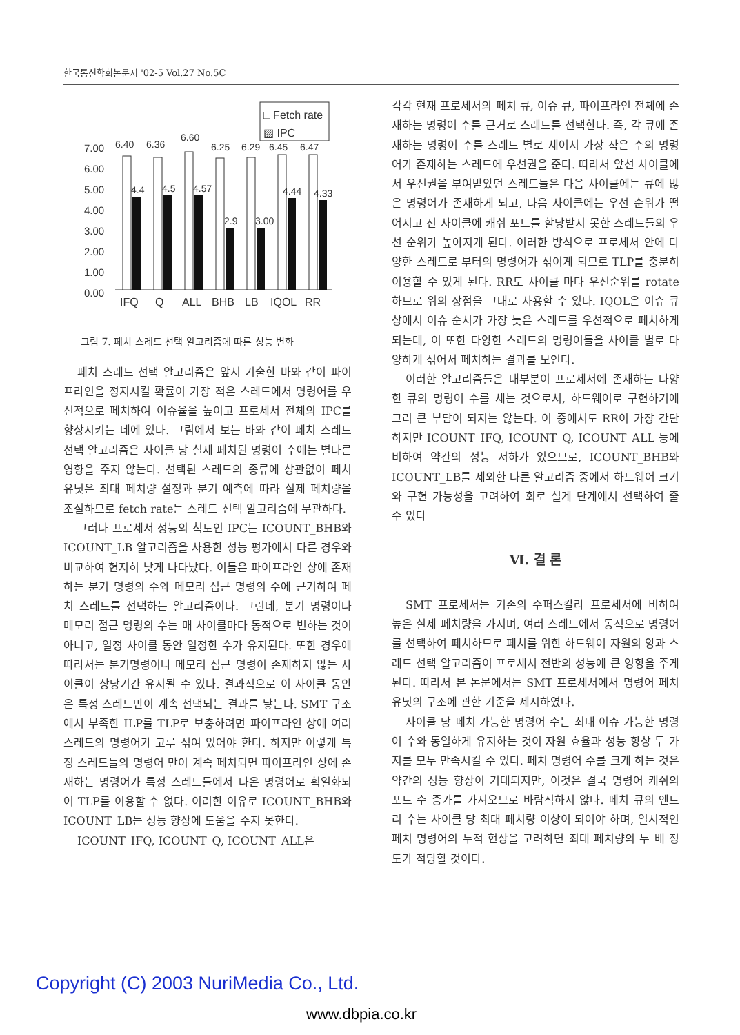한국통신학회논문지 '02-5 Vol.27 No.5C
□ Fetch rate
▨ IPC
7.00
6.00
5.00
4.00
3.00
2.00
1.00
0.00
6.40
6.36
6.60
6.25
6.29
6.45
6.47
4.4
4.5
4.57
2.9
3.00
4.44
4.33
IFQ
Q
ALL
BHB
LB
IQOL
RR
그림 7. 페치 스레드 선택 알고리즘에 따른 성능 변화
페치 스레드 선택 알고리즘은 앞서 기술한 바와 같이 파이프라인을 정지시킬 확률이 가장 적은 스레드에서 명령어를 우선적으로 페치하여 이슈율을 높이고 프로세서 전체의 IPC를 향상시키는 데에 있다. 그림에서 보는 바와 같이 페치 스레드 선택 알고리즘은 사이클 당 실제 페치된 명령어 수에는 별다른 영향을 주지 않는다. 선택된 스레드의 종류에 상관없이 페치 유닛은 최대 페치량 설정과 분기 예측에 따라 실제 페치량을 조절하므로 fetch rate는 스레드 선택 알고리즘에 무관하다.
그러나 프로세서 성능의 척도인 IPC는 ICOUNT_BHB와 ICOUNT_LB 알고리즘을 사용한 성능 평가에서 다른 경우와 비교하여 현저히 낮게 나타났다. 이들은 파이프라인 상에 존재하는 분기 명령의 수와 메모리 접근 명령의 수에 근거하여 페치 스레드를 선택하는 알고리즘이다. 그런데, 분기 명령이나 메모리 접근 명령의 수는 매 사이클마다 동적으로 변하는 것이 아니고, 일정 사이클 동안 일정한 수가 유지된다. 또한 경우에 따라서는 분기명령이나 메모리 접근 명령이 존재하지 않는 사이클이 상당기간 유지될 수 있다. 결과적으로 이 사이클 동안은 특정 스레드만이 계속 선택되는 결과를 낳는다. SMT 구조에서 부족한 ILP를 TLP로 보충하려면 파이프라인 상에 여러 스레드의 명령어가 고루 섞여 있어야 한다. 하지만 이렇게 특정 스레드들의 명령어 만이 계속 페치되면 파이프라인 상에 존재하는 명령어가 특정 스레드들에서 나온 명령어로 획일화되어 TLP를 이용할 수 없다. 이러한 이유로 ICOUNT_BHB와 ICOUNT_LB는 성능 향상에 도움을 주지 못한다.
ICOUNT_IFQ, ICOUNT_Q, ICOUNT_ALL은
각각 현재 프로세서의 페치 큐, 이슈 큐, 파이프라인 전체에 존재하는 명령어 수를 근거로 스레드를 선택한다. 즉, 각 큐에 존재하는 명령어 수를 스레드 별로 세어서 가장 작은 수의 명령어가 존재하는 스레드에 우선권을 준다. 따라서 앞선 사이클에서 우선권을 부여받았던 스레드들은 다음 사이클에는 큐에 많은 명령어가 존재하게 되고, 다음 사이클에는 우선 순위가 떨어지고 전 사이클에 캐쉬 포트를 할당받지 못한 스레드들의 우선 순위가 높아지게 된다. 이러한 방식으로 프로세서 안에 다양한 스레드로 부터의 명령어가 섞이게 되므로 TLP를 충분히 이용할 수 있게 된다. RR도 사이클 마다 우선순위를 rotate하므로 위의 장점을 그대로 사용할 수 있다. IQOL은 이슈 큐 상에서 이슈 순서가 가장 늦은 스레드를 우선적으로 페치하게 되는데, 이 또한 다양한 스레드의 명령어들을 사이클 별로 다양하게 섞어서 페치하는 결과를 보인다.
이러한 알고리즘들은 대부분이 프로세서에 존재하는 다양한 큐의 명령어 수를 세는 것으로서, 하드웨어로 구현하기에 그리 큰 부담이 되지는 않는다. 이 중에서도 RR이 가장 간단하지만 ICOUNT_IFQ, ICOUNT_Q, ICOUNT_ALL 등에 비하여 약간의 성능 저하가 있으므로, ICOUNT_BHB와 ICOUNT_LB를 제외한 다른 알고리즘 중에서 하드웨어 크기와 구현 가능성을 고려하여 회로 설계 단계에서 선택하여 줄 수 있다
Ⅵ. 결 론
SMT 프로세서는 기존의 수퍼스칼라 프로세서에 비하여 높은 실제 페치량을 가지며, 여러 스레드에서 동적으로 명령어를 선택하여 페치하므로 페치를 위한 하드웨어 자원의 양과 스레드 선택 알고리즘이 프로세서 전반의 성능에 큰 영향을 주게된다. 따라서 본 논문에서는 SMT 프로세서에서 명령어 페치 유닛의 구조에 관한 기준을 제시하였다.
사이클 당 페치 가능한 명령어 수는 최대 이슈 가능한 명령어 수와 동일하게 유지하는 것이 자원 효율과 성능 향상 두 가지를 모두 만족시킬 수 있다. 페치 명령어 수를 크게 하는 것은 약간의 성능 향상이 기대되지만, 이것은 결국 명령어 캐쉬의 포트 수 증가를 가져오므로 바람직하지 않다. 페치 큐의 엔트리 수는 사이클 당 최대 페치량 이상이 되어야 하며, 일시적인 페치 명령어의 누적 현상을 고려하면 최대 페치량의 두 배 정도가 적당할 것이다.
Copyright (C) 2003 NuriMedia Co., Ltd.
www.dbpia.co.kr